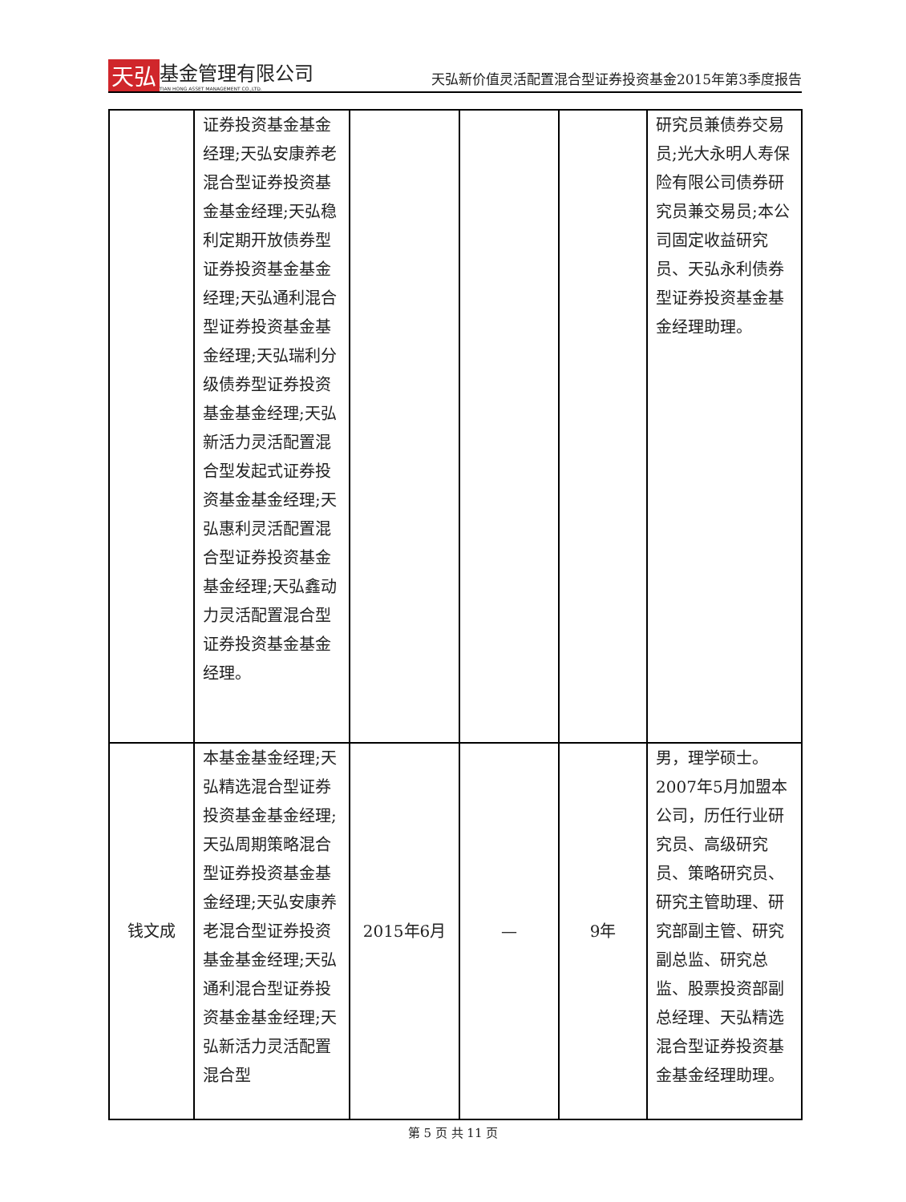天弘 基金管理有限公司
TIAN HONG ASSET MANAGEMENT CO.,LTD.
天弘新价值灵活配置混合型证券投资基金2015年第3季度报告
| | 证券投资基金基金经理;天弘安康养老混合型证券投资基金基金经理;天弘稳利定期开放债券型证券投资基金基金经理;天弘通利混合型证券投资基金基金经理;天弘瑞利分级债券型证券投资基金基金经理;天弘新活力灵活配置混合型发起式证券投资基金基金经理;天弘惠利灵活配置混合型证券投资基金基金经理;天弘鑫动力灵活配置混合型证券投资基金基金经理。 | | | | 研究员兼债券交易员;光大永明人寿保险有限公司债券研究员兼交易员;本公司固定收益研究员、天弘永利债券型证券投资基金基金经理助理。 |
| 钱文成 | 本基金基金经理;天弘精选混合型证券投资基金基金经理;天弘周期策略混合型证券投资基金基金经理;天弘安康养老混合型证券投资基金基金经理;天弘通利混合型证券投资基金基金经理;天弘新活力灵活配置混合型 | 2015年6月 | — | 9年 | 男，理学硕士。2007年5月加盟本公司，历任行业研究员、高级研究员、策略研究员、研究主管助理、研究部副主管、研究副总监、研究总监、股票投资部副总经理、天弘精选混合型证券投资基金基金经理助理。 |
第 5 页 共 11 页